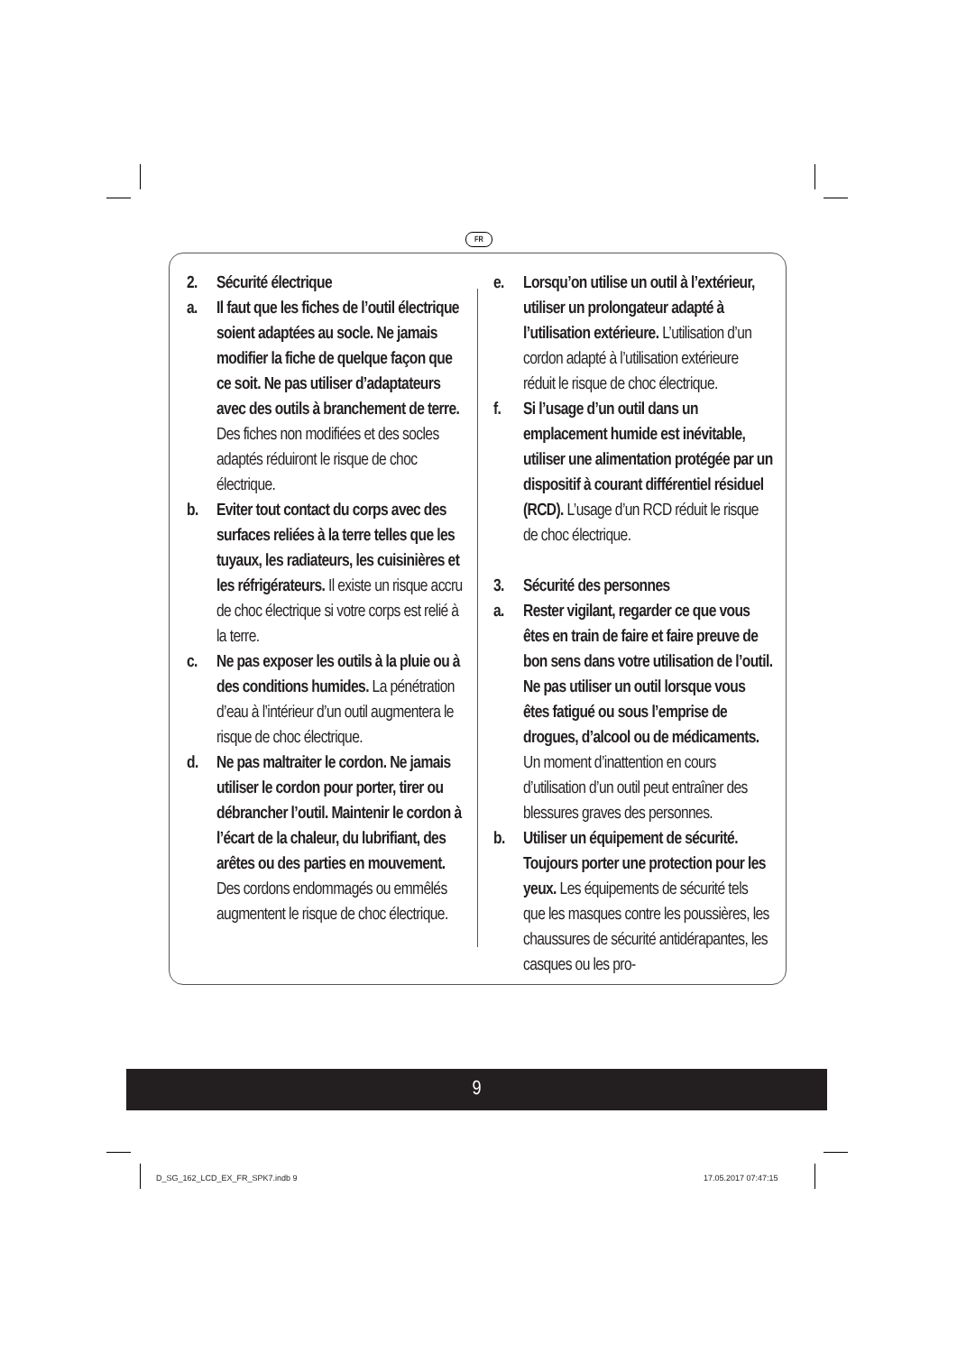FR
2. Sécurité électrique
a. Il faut que les fiches de l’outil électrique soient adaptées au socle. Ne jamais modifier la fiche de quelque façon que ce soit. Ne pas utiliser d’adaptateurs avec des outils à branchement de terre. Des fiches non modifiées et des socles adaptés réduiront le risque de choc électrique.
b. Eviter tout contact du corps avec des surfaces reliées à la terre telles que les tuyaux, les radiateurs, les cuisinières et les réfrigérateurs. Il existe un risque accru de choc électrique si votre corps est relié à la terre.
c. Ne pas exposer les outils à la pluie ou à des conditions humides. La pénétration d’eau à l’intérieur d’un outil augmentera le risque de choc électrique.
d. Ne pas maltraiter le cordon. Ne jamais utiliser le cordon pour porter, tirer ou débrancher l’outil. Maintenir le cordon à l’écart de la chaleur, du lubrifiant, des arêtes ou des parties en mouvement. Des cordons endommagés ou emmêlés augmentent le risque de choc électrique.
e. Lorsqu’on utilise un outil à l’extérieur, utiliser un prolongateur adapté à l’utilisation extérieure. L’utilisation d’un cordon adapté à l’utilisation extérieure réduit le risque de choc électrique.
f. Si l’usage d’un outil dans un emplacement humide est inévitable, utiliser une alimentation protégée par un dispositif à courant différentiel résiduel (RCD). L’usage d’un RCD réduit le risque de choc électrique.
3. Sécurité des personnes
a. Rester vigilant, regarder ce que vous êtes en train de faire et faire preuve de bon sens dans votre utilisation de l’outil. Ne pas utiliser un outil lorsque vous êtes fatigué ou sous l’emprise de drogues, d’alcool ou de médicaments. Un moment d’inattention en cours d’utilisation d’un outil peut entraîner des blessures graves des personnes.
b. Utiliser un équipement de sécurité. Toujours porter une protection pour les yeux. Les équipements de sécurité tels que les masques contre les poussières, les chaussures de sécurité antidérapantes, les casques ou les pro-
9
D_SG_162_LCD_EX_FR_SPK7.indb 9 17.05.2017 07:47:15